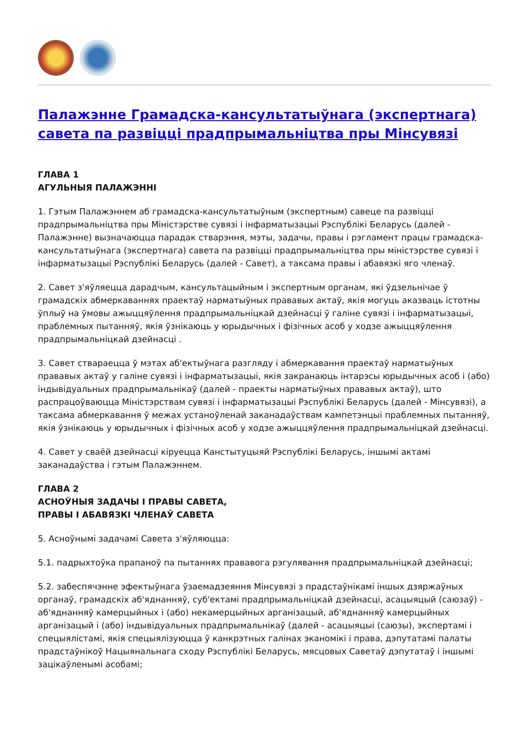Палажэнне Грамадска-кансультатыўнага (экспертнага) савета па развіцці прадпрымальніцтва пры Мінсувязі
ГЛАВА 1
АГУЛЬНЫЯ ПАЛАЖЭННІ
1. Гэтым Палажэннем аб грамадска-кансультатыўным (экспертным) савеце па развіцці прадпрымальніцтва пры Міністэрстве сувязі і інфарматызацыі Рэспублікі Беларусь (далей - Палажэнне) вызначаюцца парадак стварэння, мэты, задачы, правы і рэгламент працы грамадска-кансультатыўнага (экспертнага) савета па развіцці прадпрымальніцтва пры міністэрстве сувязі і інфарматызацыі Рэспублікі Беларусь (далей - Савет), а таксама правы і абавязкі яго членаў.
2. Савет з'яўляецца дарадчым, кансультацыйным і экспертным органам, які ўдзельнічае ў грамадскіх абмеркаваннях праектаў нарматыўных прававых актаў, якія могуць аказваць істотны ўплыў на ўмовы ажыццяўлення прадпрымальніцкай дзейнасці ў галіне сувязі і інфарматызацыі, праблемных пытанняў, якія ўзнікаюць у юрыдычных і фізічных асоб у ходзе ажыццяўлення прадпрымальніцкай дзейнасці .
3. Савет ствараецца ў мэтах аб'ектыўнага разгляду і абмеркавання праектаў нарматыўных прававых актаў у галіне сувязі і інфарматызацыі, якія закранаюць інтарэсы юрыдычных асоб і (або) індывідуальных прадпрымальнікаў (далей - праекты нарматыўных прававых актаў), што распрацоўваюцца Міністэрствам сувязі і інфарматызацыі Рэспублікі Беларусь (далей - Мінсувязі), а таксама абмеркавання ў межах устаноўленай заканадаўствам кампетэнцыі праблемных пытанняў, якія ўзнікаюць у юрыдычных і фізічных асоб у ходзе ажыццяўлення прадпрымальніцкай дзейнасці.
4. Савет у сваёй дзейнасці кіруецца Канстытуцыяй Рэспублікі Беларусь, іншымі актамі заканадаўства і гэтым Палажэннем.
ГЛАВА 2
АСНОЎНЫЯ ЗАДАЧЫ І ПРАВЫ САВЕТА,
ПРАВЫ І АБАВЯЗКІ ЧЛЕНАЎ САВЕТА
5. Асноўнымі задачамі Савета з'яўляюцца:
5.1. падрыхтоўка прапаноў па пытаннях прававога рэгулявання прадпрымальніцкай дзейнасці;
5.2. забеспячэнне эфектыўнага ўзаемадзеяння Мінсувязі з прадстаўнікамі іншых дзяржаўных органаў, грамадскіх аб'яднанняў, суб'ектамі прадпрымальніцкай дзейнасці, асацыяцый (саюзаў) - аб'яднанняў камерцыйных і (або) некамерцыйных арганізацый, аб'яднанняў камерцыйных арганізацый і (або) індывідуальных прадпрымальнікаў (далей - асацыяцыі (саюзы), экспертамі і спецыялістамі, якія спецыялізуюцца ў канкрэтных галінах эканомікі і права, дэпутатамі палаты прадстаўнікоў Нацыянальнага сходу Рэспублікі Беларусь, мясцовых Саветаў дэпутатаў і іншымі зацікаўленымі асобамі;